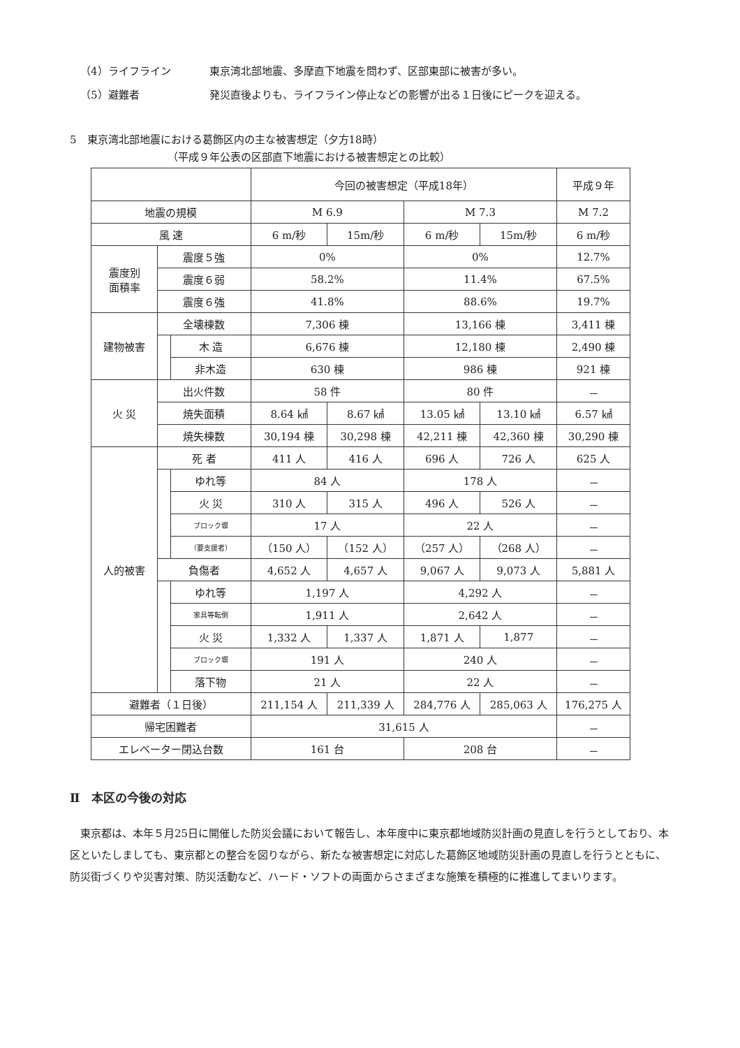（4）ライフライン 東京湾北部地震、多摩直下地震を問わず、区部東部に被害が多い。
（5）避難者 発災直後よりも、ライフライン停止などの影響が出る１日後にピークを迎える。
5　東京湾北部地震における葛飾区内の主な被害想定（夕方18時）
（平成９年公表の区部直下地震における被害想定との比較）
| | | | 今回の被害想定（平成18年） | | | | 平成９年 |
| --- | --- | --- | --- | --- | --- | --- | --- |
| 地震の規模 | | | M 6.9 | | M 7.3 | | M 7.2 |
| 風 速 | | | 6 m/秒 | 15m/秒 | 6 m/秒 | 15m/秒 | 6 m/秒 |
| 震度別 面積率 | 震度５強 | | 0% | | 0% | | 12.7% |
| | 震度６弱 | | 58.2% | | 11.4% | | 67.5% |
| | 震度６強 | | 41.8% | | 88.6% | | 19.7% |
| 建物被害 | 全壊棟数 | | 7,306 棟 | | 13,166 棟 | | 3,411 棟 |
| | | 木 造 | 6,676 棟 | | 12,180 棟 | | 2,490 棟 |
| | | 非木造 | 630 棟 | | 986 棟 | | 921 棟 |
| 火 災 | 出火件数 | | 58 件 | | 80 件 | | － |
| | 焼失面積 | | 8.64 ㎢ | 8.67 ㎢ | 13.05 ㎢ | 13.10 ㎢ | 6.57 ㎢ |
| | 焼失棟数 | | 30,194 棟 | 30,298 棟 | 42,211 棟 | 42,360 棟 | 30,290 棟 |
| 人的被害 | 死 者 | | 411 人 | 416 人 | 696 人 | 726 人 | 625 人 |
| | | ゆれ等 | 84 人 | | 178 人 | | － |
| | | 火 災 | 310 人 | 315 人 | 496 人 | 526 人 | － |
| | | ブロック塀 | 17 人 | | 22 人 | | － |
| | | （要支援者） | （150 人） | （152 人） | （257 人） | （268 人） | － |
| | 負傷者 | | 4,652 人 | 4,657 人 | 9,067 人 | 9,073 人 | 5,881 人 |
| | | ゆれ等 | 1,197 人 | | 4,292 人 | | － |
| | | 家具等転倒 | 1,911 人 | | 2,642 人 | | － |
| | | 火 災 | 1,332 人 | 1,337 人 | 1,871 人 | 1,877 | － |
| | | ブロック塀 | 191 人 | | 240 人 | | － |
| | | 落下物 | 21 人 | | 22 人 | | － |
| 避難者（１日後） | | | 211,154 人 | 211,339 人 | 284,776 人 | 285,063 人 | 176,275 人 |
| 帰宅困難者 | | | 31,615 人 | | | | － |
| エレベーター閉込台数 | | | 161 台 | | 208 台 | | － |
Ⅱ　本区の今後の対応
東京都は、本年５月25日に開催した防災会議において報告し、本年度中に東京都地域防災計画の見直しを行うとしており、本区といたしましても、東京都との整合を図りながら、新たな被害想定に対応した葛飾区地域防災計画の見直しを行うとともに、防災街づくりや災害対策、防災活動など、ハード・ソフトの両面からさまざまな施策を積極的に推進してまいります。